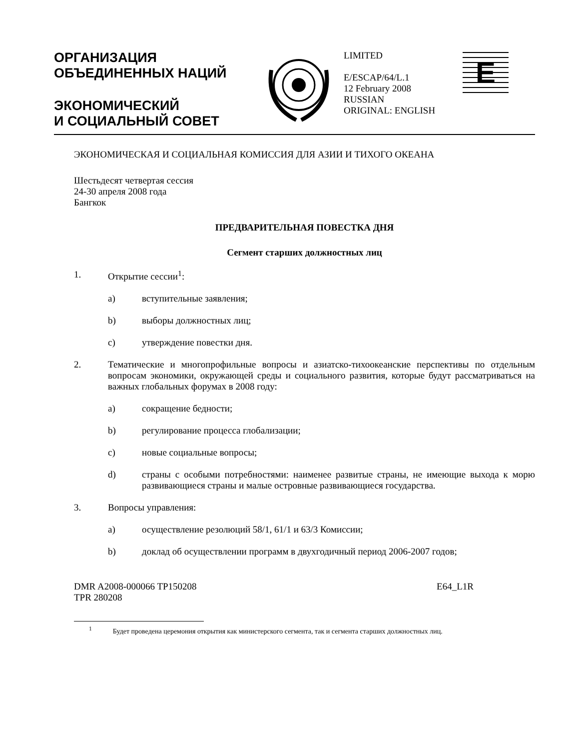ОРГАНИЗАЦИЯ
ОБЪЕДИНЕННЫХ НАЦИЙ
ЭКОНОМИЧЕСКИЙ
И СОЦИАЛЬНЫЙ СОВЕТ
LIMITED
E/ESCAP/64/L.1
12 February 2008
RUSSIAN
ORIGINAL: ENGLISH
E
ЭКОНОМИЧЕСКАЯ И СОЦИАЛЬНАЯ КОМИССИЯ ДЛЯ АЗИИ И ТИХОГО ОКЕАНА
Шестьдесят четвертая сессия
24-30 апреля 2008 года
Бангкок
ПРЕДВАРИТЕЛЬНАЯ ПОВЕСТКА ДНЯ
Сегмент старших должностных лиц
1. Открытие сессии<sup>1</sup>:
a) вступительные заявления;
b) выборы должностных лиц;
c) утверждение повестки дня.
2. Тематические и многопрофильные вопросы и азиатско-тихоокеанские перспективы по отдельным вопросам экономики, окружающей среды и социального развития, которые будут рассматриваться на важных глобальных форумах в 2008 году:
a) сокращение бедности;
b) регулирование процесса глобализации;
c) новые социальные вопросы;
d) страны с особыми потребностями: наименее развитые страны, не имеющие выхода к морю развивающиеся страны и малые островные развивающиеся государства.
3. Вопросы управления:
a) осуществление резолюций 58/1, 61/1 и 63/3 Комиссии;
b) доклад об осуществлении программ в двухгодичный период 2006-2007 годов;
DMR A2008-000066 TP150208
TPR 280208
E64_L1R
<sup>1</sup> Будет проведена церемония открытия как министерского сегмента, так и сегмента старших должностных лиц.